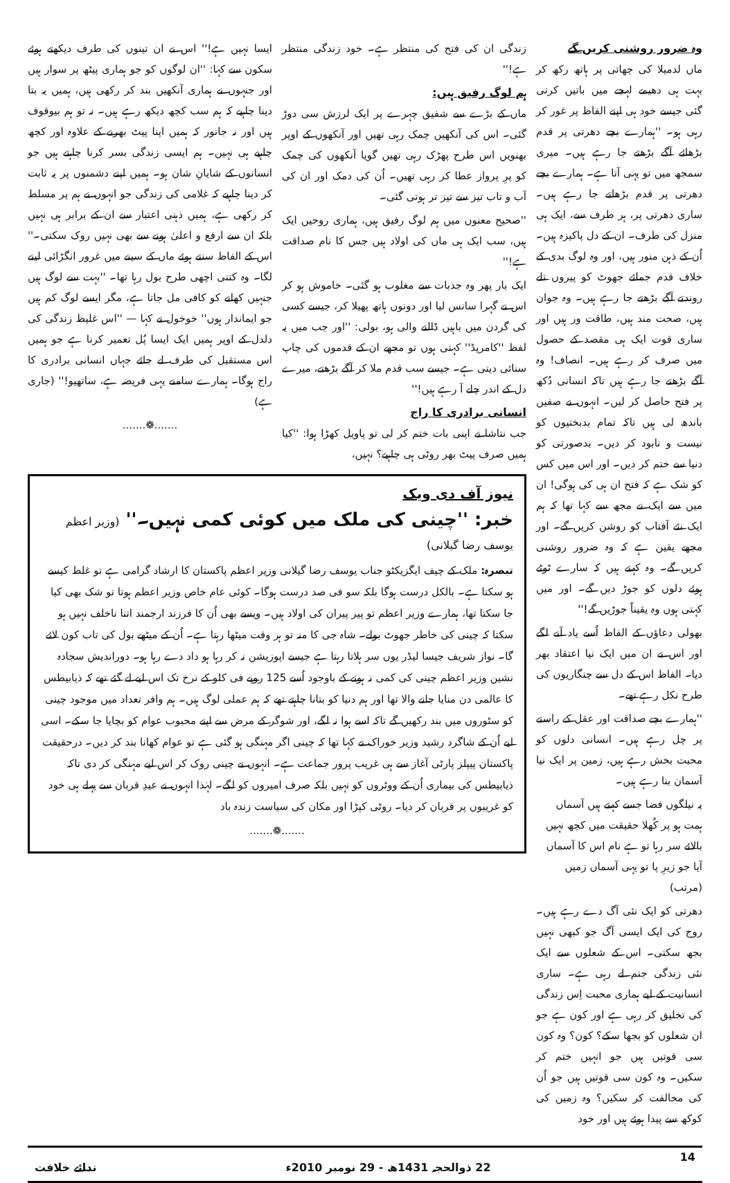وہ ضرور روشنی کریں گے
ماں لدمیلا کی چھاتی پر ہاتھ رکھ کر بہت ہی دھیمے لہجے میں باتیں کرتی گئی جیسے خود ہی اپنے الفاظ پر غور کر رہی ہو۔ ''ہمارے بچے دھرتی پر قدم بڑھائے آگے بڑھتے جا رہے ہیں۔ میری سمجھ میں تو یہی آتا ہے۔ ہمارے بچے دھرتی پر قدم بڑھاتے جا رہے ہیں۔ ساری دھرتی پر، ہر طرف سے، ایک ہی منزل کی طرف۔ ان کے دل پاکیزہ ہیں۔ اُن کے ذہن منور ہیں، اور وہ لوگ بدی کے خلاف قدم جمائے جھوٹ کو پیروں تلے روندتے آگے بڑھتے جا رہے ہیں۔ وہ جوان ہیں، صحت مند ہیں، طاقت ور ہیں اور ساری قوت ایک ہی مقصد کے حصول میں صرف کر رہے ہیں۔ انصاف! وہ آگے بڑھتے جا رہے ہیں تاکہ انسانی دُکھ پر فتح حاصل کر لیں۔ انہوں نے صفیں باندھ لی ہیں تاکہ تمام بدبختیوں کو نیست و نابود کر دیں۔ بدصورتی کو دنیا سے ختم کر دیں۔ اور اس میں کس کو شک ہے کہ فتح ان ہی کی ہوگی! ان میں سے ایک نے مجھ سے کہا تھا کہ ہم ایک نئے آفتاب کو روشن کریں گے۔ اور مجھے یقین ہے کہ وہ ضرور روشنی کریں گے۔ وہ کہتے ہیں کہ سارے ٹوٹے ہوئے دلوں کو جوڑ دیں گے۔ اور میں کہتی ہوں وہ یقیناً جوڑیں گے!''
بھولی دعاؤں کے الفاظ اُسے یاد آنے لگے اور اس نے ان میں ایک نیا اعتقاد بھر دیا۔ الفاظ اس کے دل سے چنگاریوں کی طرح نکل رہے تھے۔
''ہمارے بچے صداقت اور عقل کے راستے پر چل رہے ہیں۔ انسانی دلوں کو محبت بخش رہے ہیں، زمین پر ایک نیا آسمان بنا رہے ہیں۔
یہ نیلگوں فضا جسے کہتے ہیں آسماں
ہمت ہو پر کُھلا حقیقت میں کچھ نہیں
بالائے سر رہا تو ہے نام اس کا آسماں
آیا جو زیرِ پا تو یہی آسماں زمیں
(مرتب)
دھرتی کو ایک نئی آگ دے رہے ہیں۔ روح کی ایک ایسی آگ جو کبھی نہیں بجھ سکتی۔ اس کے شعلوں سے ایک نئی زندگی جنم لے رہی ہے۔ ساری انسانیت کے لیے ہماری محبت اِس زندگی کی تخلیق کر رہی ہے اور کون ہے جو ان شعلوں کو بجھا سکے؟ کون؟ وہ کون سی قوتیں ہیں جو انہیں ختم کر سکیں۔ وہ کون سی قوتیں ہیں جو اُن کی مخالفت کر سکیں؟ وہ زمین کی کوکھ سے پیدا ہوئے ہیں اور خود
زندگی ان کی فتح کی منتظر ہے۔ خود زندگی منتظر ہے!''
ہم لوگ رفیق ہیں:
ماں کے بڑے سے شفیق چہرے پر ایک لرزش سی دوڑ گئی۔ اس کی آنکھیں چمک رہی تھیں اور آنکھوں کے اوپر بھنویں اس طرح پھڑک رہی تھیں گویا آنکھوں کی چمک کو پرِ پرواز عطا کر رہی تھیں۔ اُن کی دمک اور ان کی آب و تاب تیز سے تیز تر ہوتی گئی۔
''صحیح معنوں میں ہم لوگ رفیق ہیں، ہماری روحیں ایک ہیں، سب ایک ہی ماں کی اولاد ہیں جس کا نام صداقت ہے!''
ایک بار پھر وہ جذبات سے مغلوب ہو گئی۔ خاموش ہو کر اس نے گہرا سانس لیا اور دونوں ہاتھ پھیلا کر، جیسے کسی کی گردن میں باہیں ڈالنے والی ہو، بولی: ''اور جب میں یہ لفظ ''کامریڈ'' کہتی ہوں تو مجھے ان کے قدموں کی چاپ سنائی دیتی ہے۔ جیسے سب قدم ملا کر آگے بڑھتے، میرے دل کے اندر چلے آ رہے ہیں!''
انسانی برادری کا راج
جب نتاشا نے اپنی بات ختم کر لی تو پاویل کھڑا ہوا: ''کیا ہمیں صرف پیٹ بھر روٹی ہی چاہیے؟ نہیں،
ایسا نہیں ہے!'' اس نے ان تینوں کی طرف دیکھتے ہوئے سکون سے کہا: ''ان لوگوں کو جو ہماری پیٹھ پر سوار ہیں اور جنہوں نے ہماری آنکھیں بند کر رکھی ہیں، ہمیں یہ بتا دینا چاہیے کہ ہم سب کچھ دیکھ رہے ہیں۔ نہ تو ہم بیوقوف ہیں اور نہ جانور کہ ہمیں اپنا پیٹ بھرنے کے علاوہ اور کچھ چاہیے ہی نہیں۔ ہم ایسی زندگی بسر کرنا چاہتے ہیں جو انسانوں کے شایانِ شان ہو۔ ہمیں اپنے دشمنوں پر یہ ثابت کر دینا چاہیے کہ غلامی کی زندگی جو انہوں نے ہم پر مسلط کر رکھی ہے، ہمیں ذہنی اعتبار سے ان کے برابر ہی نہیں بلکہ ان سے ارفع و اعلیٰ ہونے سے بھی نہیں روک سکتی۔'' اس کے الفاظ سنتے ہوئے ماں کے سینے میں غرور انگڑائی لینے لگا۔ وہ کتنی اچھی طرح بول رہا تھا۔ ''بہت سے لوگ ہیں جنہیں کھانے کو کافی مل جاتا ہے، مگر ایسے لوگ کم ہیں جو ایماندار ہوں'' خوخول نے کہا — ''اس غلیظ زندگی کی دلدل کے اوپر ہمیں ایک ایسا پُل تعمیر کرنا ہے جو ہمیں اس مستقبل کی طرف لے جائے جہاں انسانی برادری کا راج ہوگا۔ ہمارے سامنے یہی فریضہ ہے، ساتھیو!'' (جاری ہے)
.......❁.......
نیوز آف دی ویک
خبر: ''چینی کی ملک میں کوئی کمی نہیں۔'' (وزیر اعظم یوسف رضا گیلانی)
تبصرہ: ملک کے چیف ایگزیکٹو جناب یوسف رضا گیلانی وزیر اعظم پاکستان کا ارشاد گرامی ہے تو غلط کیسے ہو سکتا ہے۔ بالکل درست ہوگا بلکہ سو فی صد درست ہوگا۔ کوئی عام خاص وزیر اعظم ہوتا تو شک بھی کیا جا سکتا تھا، ہمارے وزیر اعظم تو پیر پیران کی اولاد ہیں۔ ویسے بھی اُن کا فرزند ارجمند اتنا ناخلف نہیں ہو سکتا کہ چینی کی خاطر جھوٹ بولے۔ شاہ جی کا منہ تو ہر وقت میٹھا رہتا ہے۔ اُن کے میٹھے بول کی تاب کون لائے گا۔ نواز شریف جیسا لیڈر یوں سر ہلاتا رہتا ہے جیسے اپوزیشن نہ کر رہا ہو داد دے رہا ہو۔ دوراندیش سجادہ نشین وزیر اعظم چینی کی کمی نہ ہونے کے باوجود اُسے 125 روپے فی کلو کے نرخ تک اس لیے لے گئے تھے کہ ذیابیطس کا عالمی دن منایا جانے والا تھا اور ہم دنیا کو بتانا چاہتے تھے کہ ہم عملی لوگ ہیں۔ ہم وافر تعداد میں موجود چینی کو سٹوروں میں بند رکھیں گے تاکہ اسے ہوا نہ لگے، اور شوگر کے مرض سے اپنے محبوب عوام کو بچایا جا سکے۔ اسی لیے اُن کے شاگرد رشید وزیر خوراک نے کہا تھا کہ چینی اگر مہنگی ہو گئی ہے تو عوام کھانا بند کر دیں۔ درحقیقت پاکستان پیپلز پارٹی آغاز سے ہی غریب پرور جماعت ہے۔ انہوں نے چینی روک کر اس لیے مہنگی کر دی تاکہ ذیابیطس کی بیماری اُن کے ووٹروں کو نہیں بلکہ صرف امیروں کو لگے۔ لہٰذا انہوں نے عیدِ قربان سے پہلے ہی خود کو غریبوں پر قربان کر دیا۔ روٹی کپڑا اور مکان کی سیاست زندہ باد
.......❁.......
14 22 ذوالحجہ 1431ھ - 29 نومبر 2010ء ندائے خلافت